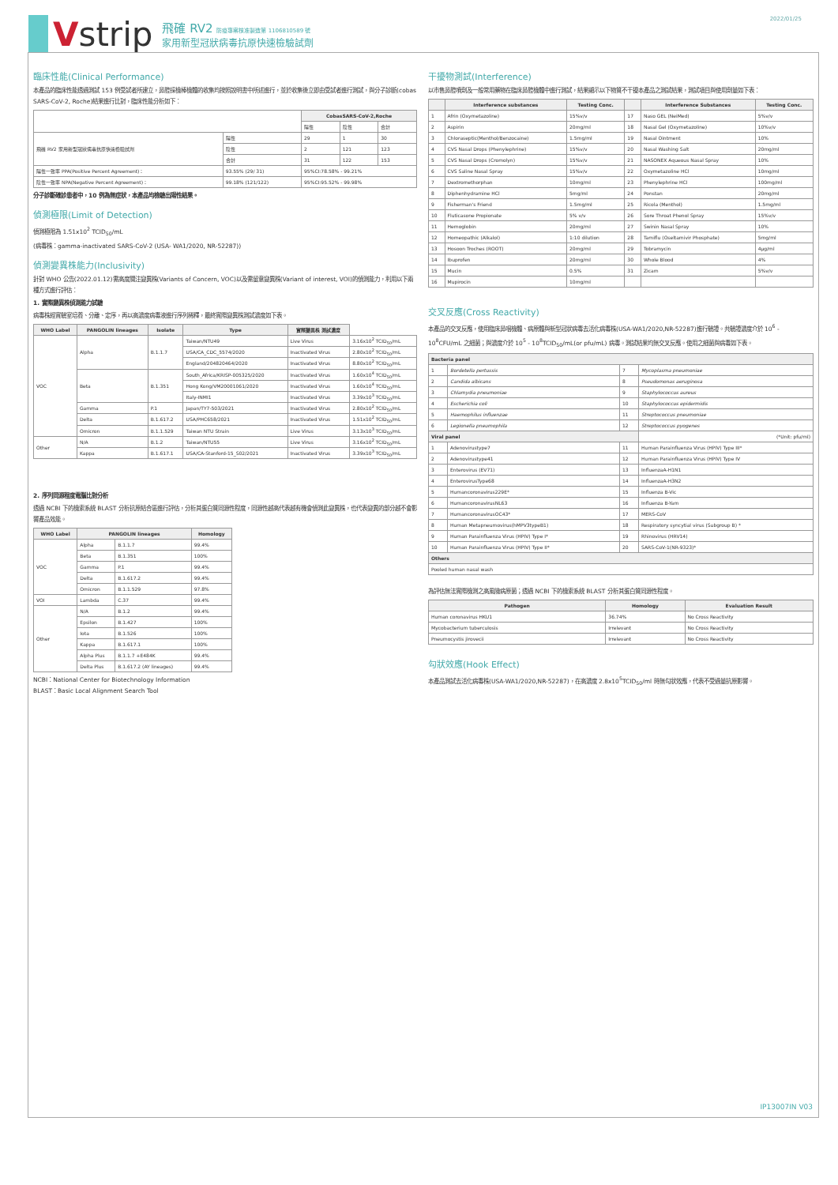Vstrip
飛確 RV2 防疫專案核准製造第 1106810589 號
家用新型冠狀病毒抗原快速檢驗試劑
2022/01/25
臨床性能(Clinical Performance)
本產品的臨床性能透過測試 153 例受試者所建立，鼻腔採檢棒檢體的收集均按照說明書中所述進行，並於收集後立即由受試者進行測試，與分子診斷(cobas SARS-CoV-2, Roche)結果進行比對，臨床性能分析如下：
| | | CobasSARS-CoV-2,Roche | | |
| | | 陽性 | 陰性 | 合計 |
| 飛確 RV2 家用新型冠狀病毒抗原快速檢驗試劑 | 陽性 | 29 | 1 | 30 |
| | 陰性 | 2 | 121 | 123 |
| | 合計 | 31 | 122 | 153 |
| 陽性一致率 PPA(Positive Percent Agreement)： | 93.55% (29/ 31) | 95%CI:78.58% - 99.21% | | |
| 陰性一致率 NPA(Negative Percent Agreement)： | 99.18% (121/122) | 95%CI:95.52% - 99.98% | | |
分子診斷確診患者中，10 例為無症狀，本產品均檢驗出陽性結果。
偵測極限(Limit of Detection)
偵測極限為 1.51x10<sup>2</sup> TCID<sub>50</sub>/mL
(病毒株：gamma-inactivated SARS-CoV-2 (USA- WA1/2020, NR-52287))
偵測變異株能力(Inclusivity)
針對 WHO 公告(2022.01.12)需高度關注變異株(Variants of Concern, VOC)以及需留意變異株(Variant of interest, VOI)的偵測能力，利用以下兩種方式進行評估：
1. 實際變異株偵測能力試驗
病毒株經實驗室培養、分離、定序，再以高濃度病毒液進行序列稀釋，最終實際變異株測試濃度如下表。
| WHO Label | PANGOLIN lineages | Isolate | Type | 實際變異株 測試濃度 | |
| --- | --- | --- | --- | --- | --- |
| VOC | Alpha | B.1.1.7 | Taiwan/NTU49 | Live Virus | 3.16x10<sup>2</sup> TCID<sub>50</sub>/mL |
| | | | USA/CA_CDC_5574/2020 | Inactivated Virus | 2.80x10<sup>2</sup> TCID<sub>50</sub>/mL |
| | | | England/204820464/2020 | Inactivated Virus | 8.80x10<sup>2</sup> TCID<sub>50</sub>/mL |
| | Beta | B.1.351 | South_Africa/KRISP-005325/2020 | Inactivated Virus | 1.60x10<sup>4</sup> TCID<sub>50</sub>/mL |
| | | | Hong Kong/VM20001061/2020 | Inactivated Virus | 1.60x10<sup>4</sup> TCID<sub>50</sub>/mL |
| | | | Italy-INMI1 | Inactivated Virus | 3.39x10<sup>3</sup> TCID<sub>50</sub>/mL |
| | Gamma | P.1 | Japan/TY7-503/2021 | Inactivated Virus | 2.80x10<sup>2</sup> TCID<sub>50</sub>/mL |
| | Delta | B.1.617.2 | USA/PHC658/2021 | Inactivated Virus | 1.51x10<sup>2</sup> TCID<sub>50</sub>/mL |
| | Omicron | B.1.1.529 | Taiwan NTU Strain | Live Virus | 3.13x10<sup>3</sup> TCID<sub>50</sub>/mL |
| Other | N/A | B.1.2 | Taiwan/NTU55 | Live Virus | 3.16x10<sup>2</sup> TCID<sub>50</sub>/mL |
| | Kappa | B.1.617.1 | USA/CA-Stanford-15_S02/2021 | Inactivated Virus | 3.39x10<sup>3</sup> TCID<sub>50</sub>/mL |
2. 序列同源程度電腦比對分析
透過 NCBI 下的檢索系統 BLAST 分析抗原結合區進行評估，分析其蛋白質同源性程度，同源性越高代表越有機會偵測此變異株，也代表變異的部分越不會影響產品效能。
| WHO Label | PANGOLIN lineages | | Homology |
| --- | --- | --- | --- |
| VOC | Alpha | B.1.1.7 | 99.4% |
| | Beta | B.1.351 | 100% |
| | Gamma | P.1 | 99.4% |
| | Delta | B.1.617.2 | 99.4% |
| | Omicron | B.1.1.529 | 97.8% |
| VOI | Lambda | C.37 | 99.4% |
| Other | N/A | B.1.2 | 99.4% |
| | Epsilon | B.1.427 | 100% |
| | Iota | B.1.526 | 100% |
| | Kappa | B.1.617.1 | 100% |
| | Alpha Plus | B.1.1.7 +E484K | 99.4% |
| | Delta Plus | B.1.617.2 (AY lineages) | 99.4% |
NCBI：National Center for Biotechnology Information
BLAST：Basic Local Alignment Search Tool
干擾物測試(Interference)
以市售鼻腔噴劑及一般常用藥物在臨床鼻腔檢體中進行測試，結果顯示以下物質不干擾本產品之測試結果，測試項目與使用劑量如下表：
| | Interference substances | Testing Conc. | | Interference Substances | Testing Conc. |
| --- | --- | --- | --- | --- | --- |
| 1 | Afrin (Oxymetazoline) | 15%v/v | 17 | Naso GEL (NeiMed) | 5%v/v |
| 2 | Aspirin | 20mg/ml | 18 | Nasal Gel (Oxymetazoline) | 10%v/v |
| 3 | Chloraseptic(Menthol/Benzocaine) | 1.5mg/ml | 19 | Nasal Ointment | 10% |
| 4 | CVS Nasal Drops (Phenylephrine) | 15%v/v | 20 | Nasal Washing Salt | 20mg/ml |
| 5 | CVS Nasal Drops (Cromolyn) | 15%v/v | 21 | NASONEX Aqueous Nasal Spray | 10% |
| 6 | CVS Saline Nasal Spray | 15%v/v | 22 | Oxymetazoline HCl | 10mg/ml |
| 7 | Dextromethorphan | 10mg/ml | 23 | Phenylephrine HCl | 100mg/ml |
| 8 | Diphenhydramine HCl | 5mg/ml | 24 | Ponstan | 20mg/ml |
| 9 | Fisherman's Friend | 1.5mg/ml | 25 | Ricola (Menthol) | 1.5mg/ml |
| 10 | Fluticasone Propionate | 5% v/v | 26 | Sore Throat Phenol Spray | 15%v/v |
| 11 | Hemoglobin | 20mg/ml | 27 | Swinin Nasal Spray | 10% |
| 12 | Homeopathic (Alkalol) | 1:10 dilution | 28 | Tamiflu (Oseltamivir Phosphate) | 5mg/ml |
| 13 | Hosoon Troches (ROOT) | 20mg/ml | 29 | Tobramycin | 4μg/ml |
| 14 | Ibuprofen | 20mg/ml | 30 | Whole Blood | 4% |
| 15 | Mucin | 0.5% | 31 | Zicam | 5%v/v |
| 16 | Mupirocin | 10mg/ml | | | |
交叉反應(Cross Reactivity)
本產品的交叉反應，使用臨床鼻咽檢體、病原體與新型冠狀病毒去活化病毒株(USA-WA1/2020,NR-52287)進行驗證。共驗證濃度介於 10<sup>6</sup> - 10<sup>8</sup>CFU/mL 之細菌；與濃度介於 10<sup>5</sup> - 10<sup>8</sup>TCID<sub>50</sub>/mL(or pfu/mL) 病毒。測試結果均無交叉反應。使用之細菌與病毒如下表。
| Bacteria panel | | | |
| --- | --- | --- | --- |
| 1 | Bordetella pertussis | 7 | Mycoplasma pneumoniae |
| 2 | Candida albicans | 8 | Pseudomonas aeruginosa |
| 3 | Chlamydia pneumoniae | 9 | Staphylococcus aureus |
| 4 | Escherichia coli | 10 | Staphylococcus epidermidis |
| 5 | Haemophilus influenzae | 11 | Streptococcus pneumoniae |
| 6 | Legionella pneumophila | 12 | Streptococcus pyogenes |
| Viral panel | | | (*Unit: pfu/ml) |
| 1 | Adenovirustype7 | 11 | Human Parainfluenza Virus (HPIV) Type III* |
| 2 | Adenovirustype41 | 12 | Human Parainfluenza Virus (HPIV) Type IV |
| 3 | Enterovirus (EV71) | 13 | InfluenzaA-H1N1 |
| 4 | EnterovirusType68 | 14 | InfluenzaA-H3N2 |
| 5 | Humancoronavirus229E* | 15 | Influenza B-Vic |
| 6 | HumancoronavirusNL63 | 16 | Influenza B-Yam |
| 7 | HumancoronavirusOC43* | 17 | MERS-CoV |
| 8 | Human Metapneumovirus(hMPV3typeB1) | 18 | Respiratory syncytial virus (Subgroup B) * |
| 9 | Human Parainfluenza Virus (HPIV) Type I* | 19 | Rhinovirus (HRV14) |
| 10 | Human Parainfluenza Virus (HPIV) Type II* | 20 | SARS-CoV-1(NR-9323)* |
| Others | | | |
| Pooled human nasal wash | | | |
為評估無法實際檢測之高風險病原菌；透過 NCBI 下的檢索系統 BLAST 分析其蛋白質同源性程度。
| Pathogen | Homology | Evaluation Result |
| --- | --- | --- |
| Human coronavirus HKU1 | 36.74% | No Cross Reactivity |
| Mycobacterium tuberculosis | Irrelevant | No Cross Reactivity |
| Pneumocystis jirovecii | Irrelevant | No Cross Reactivity |
勾狀效應(Hook Effect)
本產品測試去活化病毒株(USA-WA1/2020,NR-52287)，在高濃度 2.8x10<sup>5</sup>TCID<sub>50</sub>/ml 時無勾狀效應，代表不受過量抗原影響。
IP13007IN V03